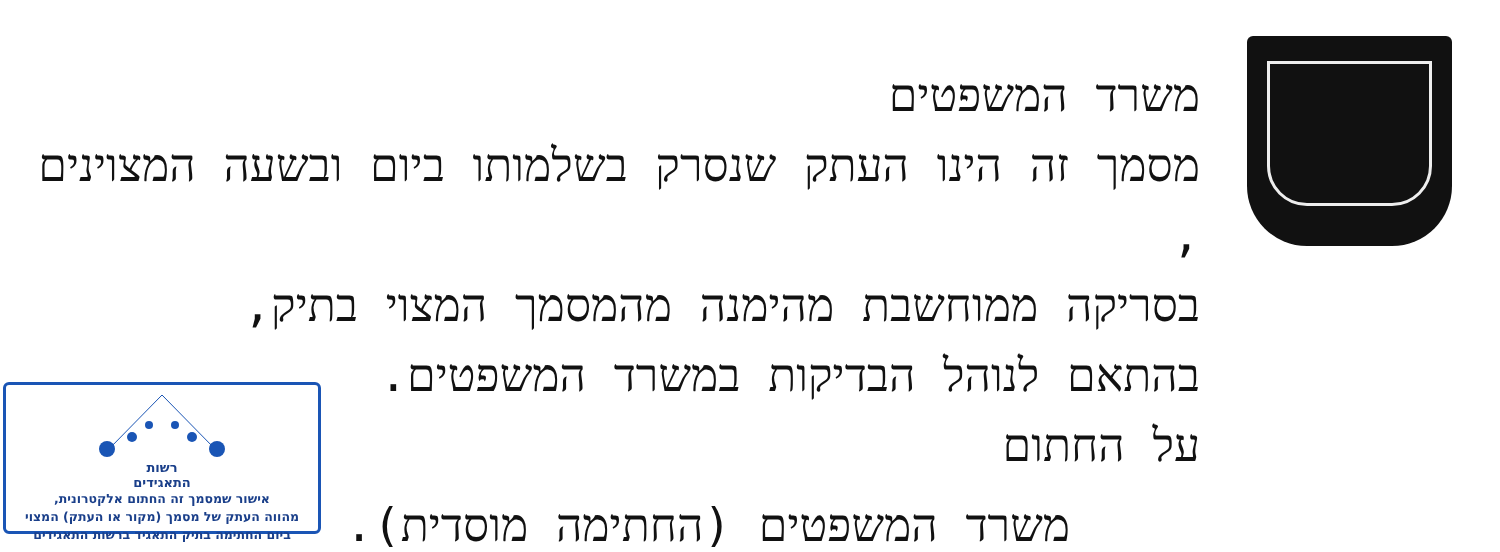משרד המשפטים
מסמך זה הינו העתק שנסרק בשלמותו ביום ובשעה המצוינים ,
בסריקה ממוחשבת מהימנה מהמסמך המצוי בתיק,
בהתאם לנוהל הבדיקות במשרד המשפטים.
על החתום
משרד המשפטים (החתימה מוסדית).
רשות
התאגידים
אישור שמסמך זה החתום אלקטרונית,
מהווה העתק של מסמך (מקור או העתק) המצוי
ביום החתימה בתיק התאגיד ברשות התאגידים